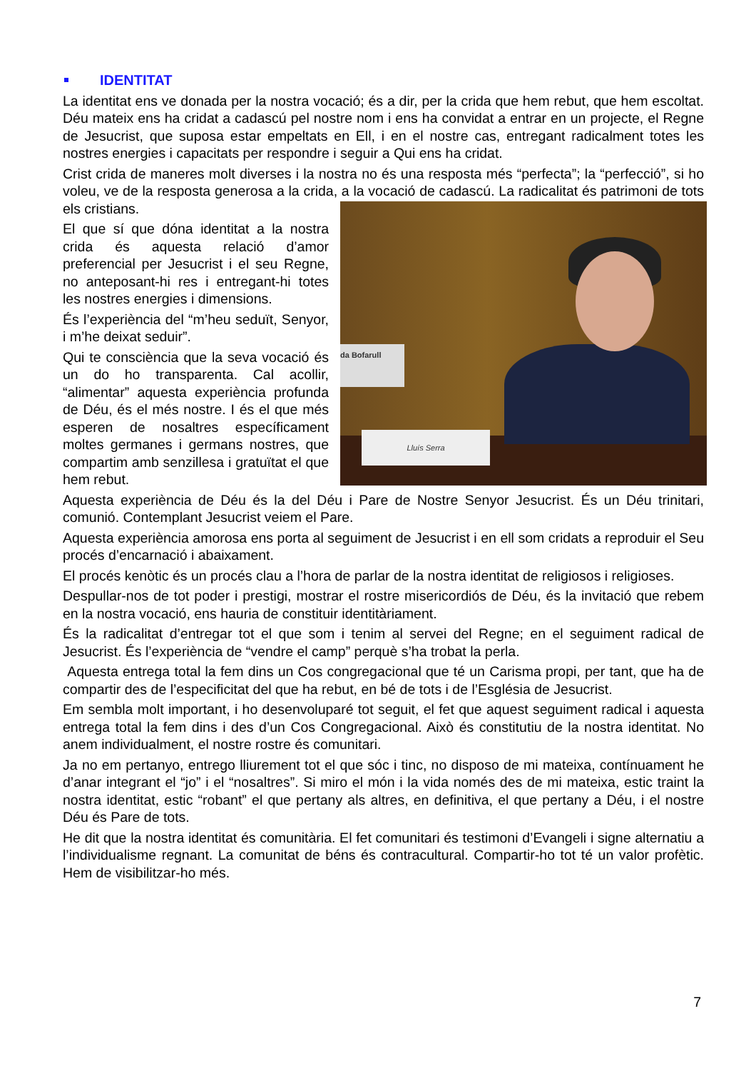IDENTITAT
La identitat ens ve donada per la nostra vocació; és a dir, per la crida que hem rebut, que hem escoltat. Déu mateix ens ha cridat a cadascú pel nostre nom i ens ha convidat a entrar en un projecte, el Regne de Jesucrist, que suposa estar empeltats en Ell, i en el nostre cas, entregant radicalment totes les nostres energies i capacitats per respondre i seguir a Qui ens ha cridat.
Crist crida de maneres molt diverses i la nostra no és una resposta més “perfecta”; la “perfecció”, si ho voleu, ve de la resposta generosa a la crida, a la vocació de cadascú. La da Bofarull
Lluís Serra radicalitat és patrimoni de tots els cristians.
El que sí que dóna identitat a la nostra crida és aquesta relació d’amor preferencial per Jesucrist i el seu Regne, no anteposant-hi res i entregant-hi totes les nostres energies i dimensions.
És l’experiència del “m’heu seduït, Senyor, i m’he deixat seduir”.
Qui te consciència que la seva vocació és un do ho transparenta. Cal acollir, “alimentar” aquesta experiència profunda de Déu, és el més nostre. I és el que més esperen de nosaltres específicament moltes germanes i germans nostres, que compartim amb senzillesa i gratuïtat el que hem rebut.
Aquesta experiència de Déu és la del Déu i Pare de Nostre Senyor Jesucrist. És un Déu trinitari, comunió. Contemplant Jesucrist veiem el Pare.
Aquesta experiència amorosa ens porta al seguiment de Jesucrist i en ell som cridats a reproduir el Seu procés d’encarnació i abaixament.
El procés kenòtic és un procés clau a l’hora de parlar de la nostra identitat de religiosos i religioses.
Despullar-nos de tot poder i prestigi, mostrar el rostre misericordiós de Déu, és la invitació que rebem en la nostra vocació, ens hauria de constituir identitàriament.
És la radicalitat d’entregar tot el que som i tenim al servei del Regne; en el seguiment radical de Jesucrist. És l’experiència de “vendre el camp” perquè s’ha trobat la perla.
Aquesta entrega total la fem dins un Cos congregacional que té un Carisma propi, per tant, que ha de compartir des de l’especificitat del que ha rebut, en bé de tots i de l’Església de Jesucrist.
Em sembla molt important, i ho desenvoluparé tot seguit, el fet que aquest seguiment radical i aquesta entrega total la fem dins i des d’un Cos Congregacional. Això és constitutiu de la nostra identitat. No anem individualment, el nostre rostre és comunitari.
Ja no em pertanyo, entrego lliurement tot el que sóc i tinc, no disposo de mi mateixa, contínuament he d’anar integrant el “jo” i el “nosaltres”. Si miro el món i la vida només des de mi mateixa, estic traint la nostra identitat, estic “robant” el que pertany als altres, en definitiva, el que pertany a Déu, i el nostre Déu és Pare de tots.
He dit que la nostra identitat és comunitària. El fet comunitari és testimoni d’Evangeli i signe alternatiu a l’individualisme regnant. La comunitat de béns és contracultural. Compartir-ho tot té un valor profètic. Hem de visibilitzar-ho més.
7